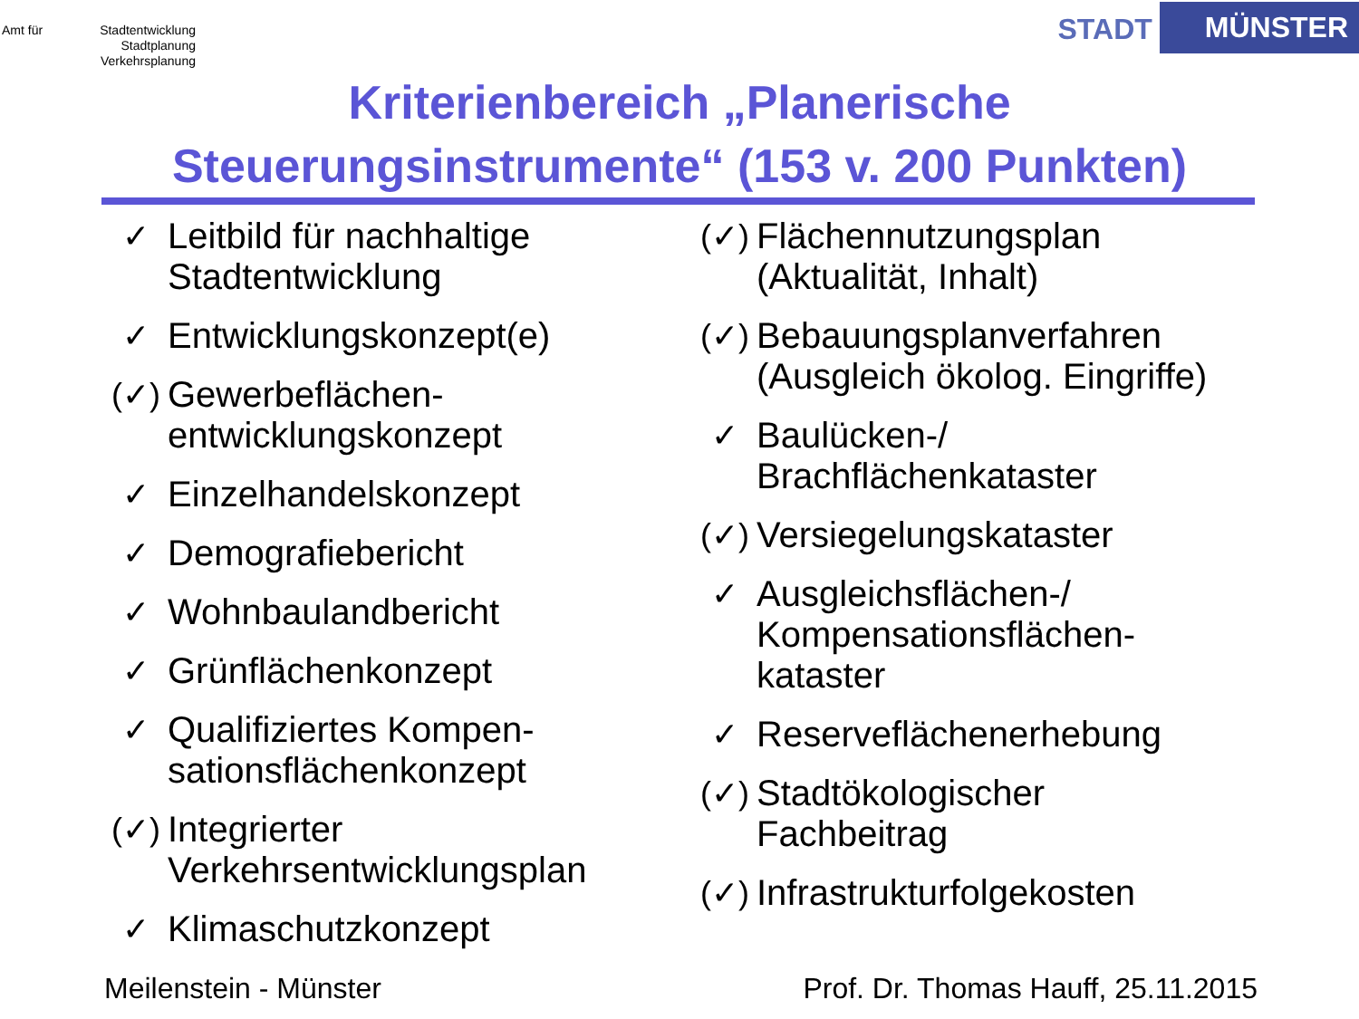Amt für Stadtentwicklung
Stadtplanung
Verkehrsplanung
STADT MÜNSTER
Kriterienbereich „Planerische
Steuerungsinstrumente“ (153 v. 200 Punkten)
✓ Leitbild für nachhaltige Stadtentwicklung
✓ Entwicklungskonzept(e)
(✓) Gewerbeflächen-
entwicklungskonzept
✓ Einzelhandelskonzept
✓ Demografiebericht
✓ Wohnbaulandbericht
✓ Grünflächenkonzept
✓ Qualifiziertes Kompen-
sationsflächenkonzept
(✓) Integrierter
Verkehrsentwicklungsplan
✓ Klimaschutzkonzept
(✓) Flächennutzungsplan
(Aktualität, Inhalt)
(✓) Bebauungsplanverfahren
(Ausgleich ökolog. Eingriffe)
✓ Baulücken-/
Brachflächenkataster
(✓) Versiegelungskataster
✓ Ausgleichsflächen-/
Kompensationsflächen-
kataster
✓ Reserveflächenerhebung
(✓) Stadtökologischer
Fachbeitrag
(✓) Infrastrukturfolgekosten
Meilenstein - Münster Prof. Dr. Thomas Hauff, 25.11.2015